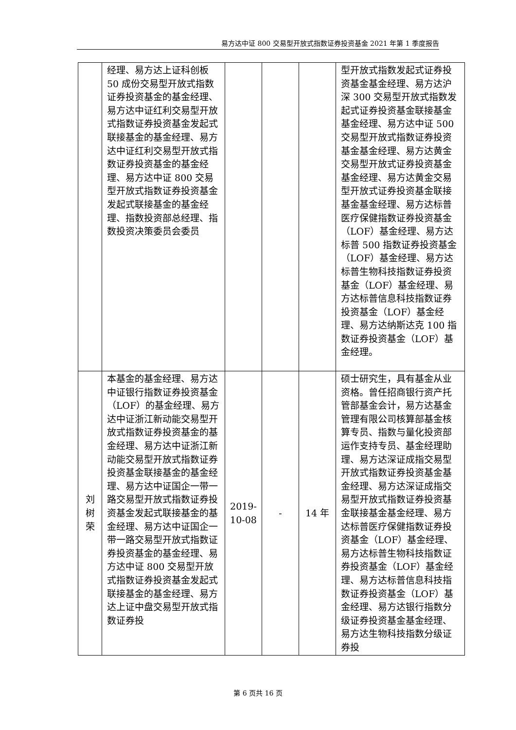易方达中证 800 交易型开放式指数证券投资基金 2021 年第 1 季度报告
| | 经理、易方达上证科创板 50 成份交易型开放式指数证券投资基金的基金经理、易方达中证红利交易型开放式指数证券投资基金发起式联接基金的基金经理、易方达中证红利交易型开放式指数证券投资基金的基金经理、易方达中证 800 交易型开放式指数证券投资基金发起式联接基金的基金经理、指数投资部总经理、指数投资决策委员会委员 | | | | 型开放式指数发起式证券投资基金基金经理、易方达沪深 300 交易型开放式指数发起式证券投资基金联接基金基金经理、易方达中证 500 交易型开放式指数证券投资基金基金经理、易方达黄金交易型开放式证券投资基金基金经理、易方达黄金交易型开放式证券投资基金联接基金基金经理、易方达标普医疗保健指数证券投资基金（LOF）基金经理、易方达标普 500 指数证券投资基金（LOF）基金经理、易方达标普生物科技指数证券投资基金（LOF）基金经理、易方达标普信息科技指数证券投资基金（LOF）基金经理、易方达纳斯达克 100 指数证券投资基金（LOF）基金经理。 |
| 刘 树 荣 | 本基金的基金经理、易方达中证银行指数证券投资基金（LOF）的基金经理、易方达中证浙江新动能交易型开放式指数证券投资基金的基金经理、易方达中证浙江新动能交易型开放式指数证券投资基金联接基金的基金经理、易方达中证国企一带一路交易型开放式指数证券投资基金发起式联接基金的基金经理、易方达中证国企一带一路交易型开放式指数证券投资基金的基金经理、易方达中证 800 交易型开放式指数证券投资基金发起式联接基金的基金经理、易方达上证中盘交易型开放式指数证券投 | 2019- 10-08 | - | 14 年 | 硕士研究生，具有基金从业资格。曾任招商银行资产托管部基金会计，易方达基金管理有限公司核算部基金核算专员、指数与量化投资部运作支持专员、基金经理助理、易方达深证成指交易型开放式指数证券投资基金基金经理、易方达深证成指交易型开放式指数证券投资基金联接基金基金经理、易方达标普医疗保健指数证券投资基金（LOF）基金经理、易方达标普生物科技指数证券投资基金（LOF）基金经理、易方达标普信息科技指数证券投资基金（LOF）基金经理、易方达银行指数分级证券投资基金基金经理、易方达生物科技指数分级证券投 |
第 6 页共 16 页